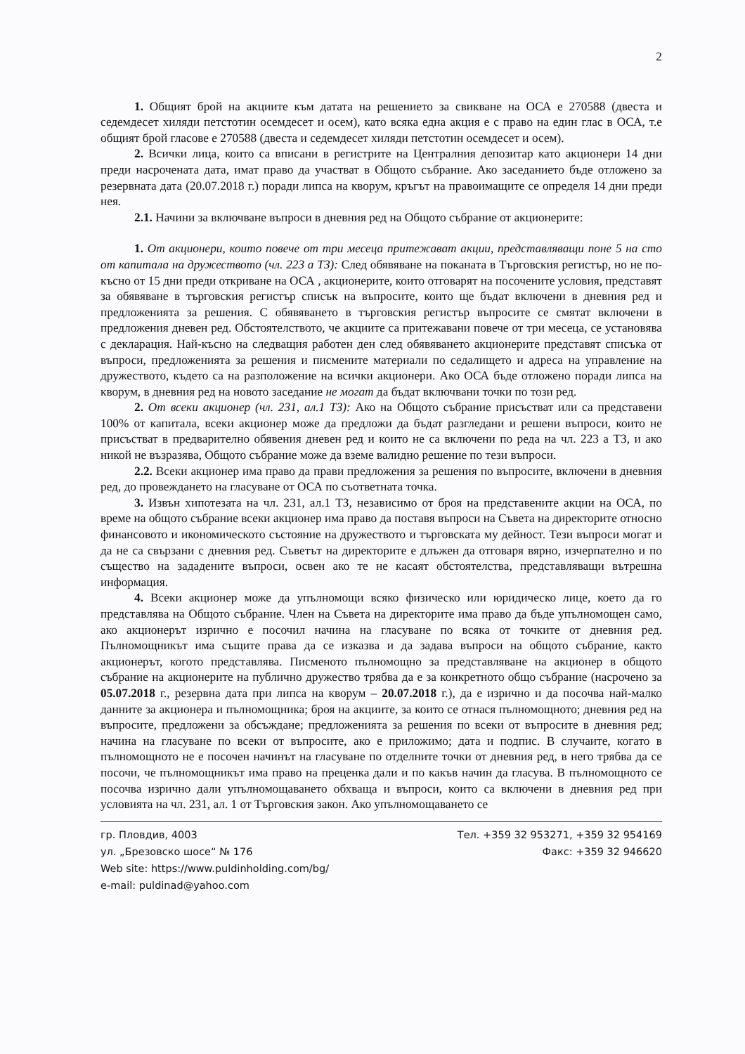2
1. Общият брой на акциите към датата на решението за свикване на ОСА е 270588 (двеста и седемдесет хиляди петстотин осемдесет и осем), като всяка една акция е с право на един глас в ОСА, т.е общият брой гласове е 270588 (двеста и седемдесет хиляди петстотин осемдесет и осем).
2. Всички лица, които са вписани в регистрите на Централния депозитар като акционери 14 дни преди насрочената дата, имат право да участват в Общото събрание. Ако заседанието бъде отложено за резервната дата (20.07.2018 г.) поради липса на кворум, кръгът на правоимащите се определя 14 дни преди нея.
2.1. Начини за включване въпроси в дневния ред на Общото събрание от акционерите:
1. От акционери, които повече от три месеца притежават акции, представляващи поне 5 на сто от капитала на дружеството (чл. 223 а ТЗ): След обявяване на поканата в Търговския регистър, но не по-късно от 15 дни преди откриване на ОСА , акционерите, които отговарят на посочените условия, представят за обявяване в търговския регистър списък на въпросите, които ще бъдат включени в дневния ред и предложенията за решения. С обявяването в търговския регистър въпросите се смятат включени в предложения дневен ред. Обстоятелството, че акциите са притежавани повече от три месеца, се установява с декларация. Най-късно на следващия работен ден след обявяването акционерите представят списъка от въпроси, предложенията за решения и писмените материали по седалището и адреса на управление на дружеството, където са на разположение на всички акционери. Ако ОСА бъде отложено поради липса на кворум, в дневния ред на новото заседание не могат да бъдат включвани точки по този ред.
2. От всеки акционер (чл. 231, ал.1 ТЗ): Ако на Общото събрание присъстват или са представени 100% от капитала, всеки акционер може да предложи да бъдат разгледани и решени въпроси, които не присъстват в предварително обявения дневен ред и които не са включени по реда на чл. 223 а ТЗ, и ако никой не възразява, Общото събрание може да вземе валидно решение по тези въпроси.
2.2. Всеки акционер има право да прави предложения за решения по въпросите, включени в дневния ред, до провеждането на гласуване от ОСА по съответната точка.
3. Извън хипотезата на чл. 231, ал.1 ТЗ, независимо от броя на представените акции на ОСА, по време на общото събрание всеки акционер има право да поставя въпроси на Съвета на директорите относно финансовото и икономическото състояние на дружеството и търговската му дейност. Тези въпроси могат и да не са свързани с дневния ред. Съветът на директорите е длъжен да отговаря вярно, изчерпателно и по същество на зададените въпроси, освен ако те не касаят обстоятелства, представляващи вътрешна информация.
4. Всеки акционер може да упълномощи всяко физическо или юридическо лице, което да го представлява на Общото събрание. Член на Съвета на директорите има право да бъде упълномощен само, ако акционерът изрично е посочил начина на гласуване по всяка от точките от дневния ред. Пълномощникът има същите права да се изказва и да задава въпроси на общото събрание, както акционерът, когото представлява. Писменото пълномощно за представляване на акционер в общото събрание на акционерите на публично дружество трябва да е за конкретното общо събрание (насрочено за 05.07.2018 г., резервна дата при липса на кворум – 20.07.2018 г.), да е изрично и да посочва най-малко данните за акционера и пълномощника; броя на акциите, за които се отнася пълномощното; дневния ред на въпросите, предложени за обсъждане; предложенията за решения по всеки от въпросите в дневния ред; начина на гласуване по всеки от въпросите, ако е приложимо; дата и подпис. В случаите, когато в пълномощното не е посочен начинът на гласуване по отделните точки от дневния ред, в него трябва да се посочи, че пълномощникът има право на преценка дали и по какъв начин да гласува. В пълномощното се посочва изрично дали упълномощаването обхваща и въпроси, които са включени в дневния ред при условията на чл. 231, ал. 1 от Търговския закон. Ако упълномощаването се
гр. Пловдив, 4003
ул. „Брезовско шосе“ № 176
Web site: https://www.puldinholding.com/bg/
e-mail: puldinad@yahoo.com
Тел. +359 32 953271, +359 32 954169
Факс: +359 32 946620